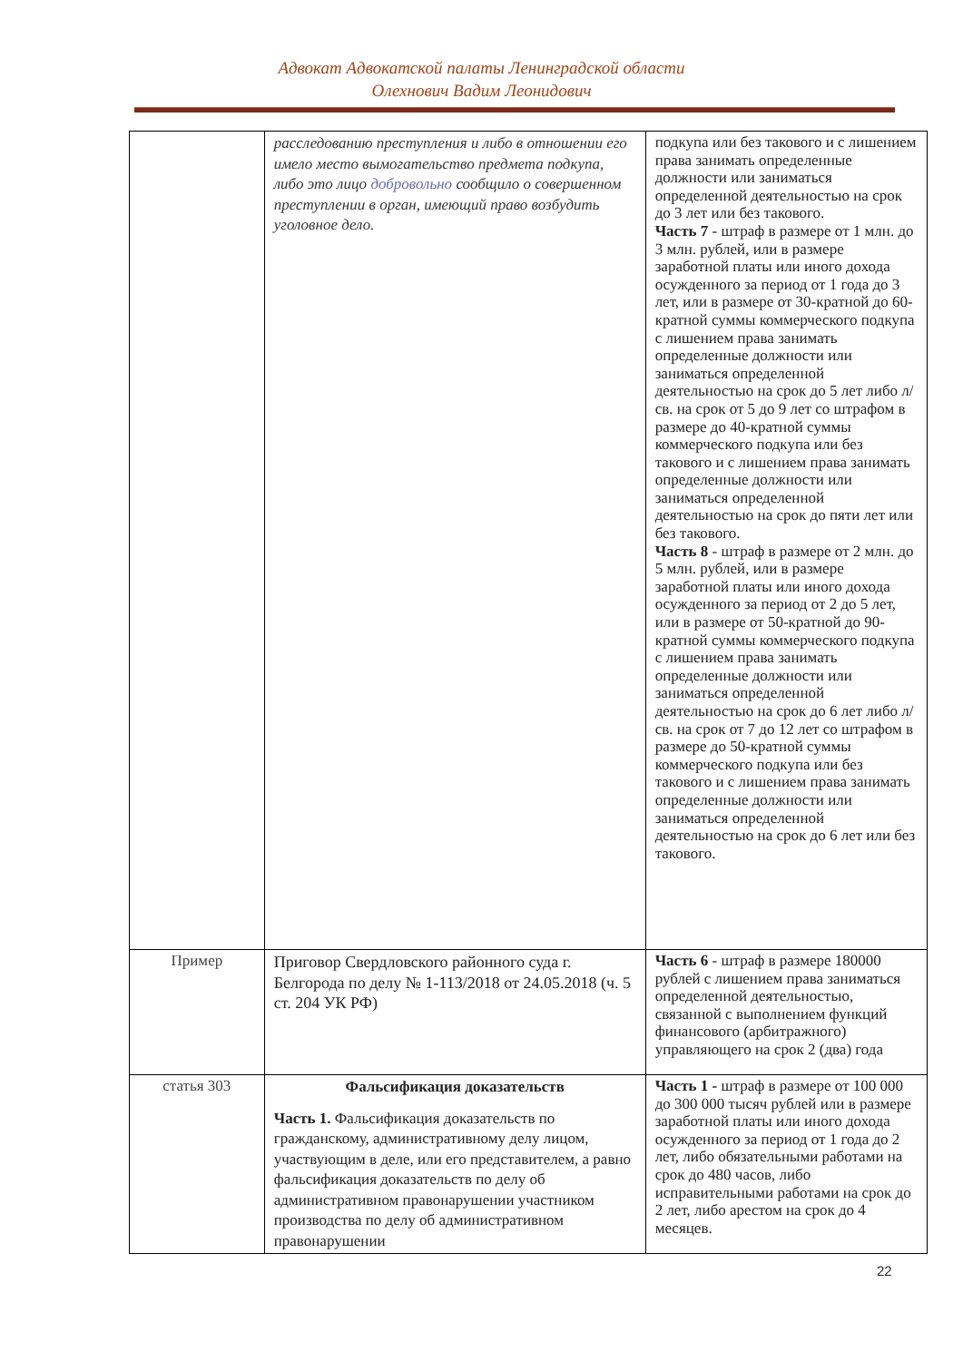Адвокат Адвокатской палаты Ленинградской области
Олехнович Вадим Леонидович
| | расследованию преступления и либо в отношении его имело место вымогательство предмета подкупа, либо это лицо добровольно сообщило о совершенном преступлении в орган, имеющий право возбудить уголовное дело. | подкупа или без такового и с лишением права занимать определенные должности или заниматься определенной деятельностью на срок до 3 лет или без такового. Часть 7 - штраф в размере от 1 млн. до 3 млн. рублей, или в размере заработной платы или иного дохода осужденного за период от 1 года до 3 лет, или в размере от 30-кратной до 60-кратной суммы коммерческого подкупа с лишением права занимать определенные должности или заниматься определенной деятельностью на срок до 5 лет либо л/св. на срок от 5 до 9 лет со штрафом в размере до 40-кратной суммы коммерческого подкупа или без такового и с лишением права занимать определенные должности или заниматься определенной деятельностью на срок до пяти лет или без такового. Часть 8 - штраф в размере от 2 млн. до 5 млн. рублей, или в размере заработной платы или иного дохода осужденного за период от 2 до 5 лет, или в размере от 50-кратной до 90-кратной суммы коммерческого подкупа с лишением права занимать определенные должности или заниматься определенной деятельностью на срок до 6 лет либо л/св. на срок от 7 до 12 лет со штрафом в размере до 50-кратной суммы коммерческого подкупа или без такового и с лишением права занимать определенные должности или заниматься определенной деятельностью на срок до 6 лет или без такового. |
| Пример | Приговор Свердловского районного суда г. Белгорода по делу № 1-113/2018 от 24.05.2018 (ч. 5 ст. 204 УК РФ) | Часть 6 - штраф в размере 180000 рублей с лишением права заниматься определенной деятельностью, связанной с выполнением функций финансового (арбитражного) управляющего на срок 2 (два) года |
| статья 303 | Фальсификация доказательств Часть 1. Фальсификация доказательств по гражданскому, административному делу лицом, участвующим в деле, или его представителем, а равно фальсификация доказательств по делу об административном правонарушении участником производства по делу об административном правонарушении | Часть 1 - штраф в размере от 100 000 до 300 000 тысяч рублей или в размере заработной платы или иного дохода осужденного за период от 1 года до 2 лет, либо обязательными работами на срок до 480 часов, либо исправительными работами на срок до 2 лет, либо арестом на срок до 4 месяцев. |
22